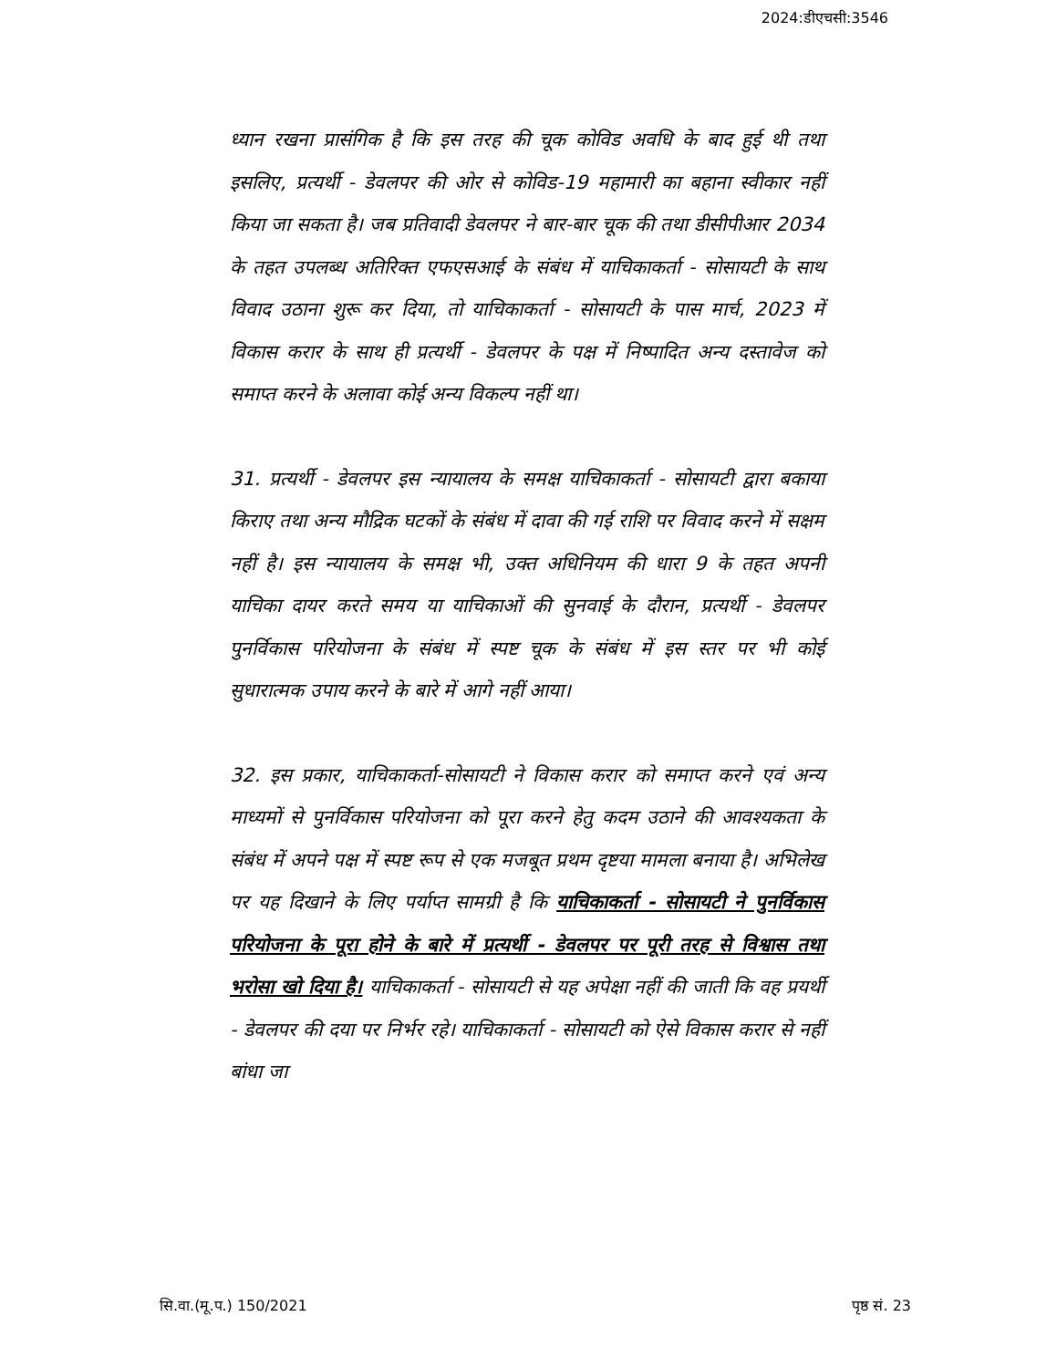2024:डीएचसी:3546
ध्यान रखना प्रासंगिक है कि इस तरह की चूक कोविड अवधि के बाद हुई थी तथा इसलिए, प्रत्यर्थी - डेवलपर की ओर से कोविड-19 महामारी का बहाना स्वीकार नहीं किया जा सकता है। जब प्रतिवादी डेवलपर ने बार-बार चूक की तथा डीसीपीआर 2034 के तहत उपलब्ध अतिरिक्त एफएसआई के संबंध में याचिकाकर्ता - सोसायटी के साथ विवाद उठाना शुरू कर दिया, तो याचिकाकर्ता - सोसायटी के पास मार्च, 2023 में विकास करार के साथ ही प्रत्यर्थी - डेवलपर के पक्ष में निष्पादित अन्य दस्तावेज को समाप्त करने के अलावा कोई अन्य विकल्प नहीं था।
31. प्रत्यर्थी - डेवलपर इस न्यायालय के समक्ष याचिकाकर्ता - सोसायटी द्वारा बकाया किराए तथा अन्य मौद्रिक घटकों के संबंध में दावा की गई राशि पर विवाद करने में सक्षम नहीं है। इस न्यायालय के समक्ष भी, उक्त अधिनियम की धारा 9 के तहत अपनी याचिका दायर करते समय या याचिकाओं की सुनवाई के दौरान, प्रत्यर्थी - डेवलपर पुनर्विकास परियोजना के संबंध में स्पष्ट चूक के संबंध में इस स्तर पर भी कोई सुधारात्मक उपाय करने के बारे में आगे नहीं आया।
32. इस प्रकार, याचिकाकर्ता-सोसायटी ने विकास करार को समाप्त करने एवं अन्य माध्यमों से पुनर्विकास परियोजना को पूरा करने हेतु कदम उठाने की आवश्यकता के संबंध में अपने पक्ष में स्पष्ट रूप से एक मजबूत प्रथम दृष्टया मामला बनाया है। अभिलेख पर यह दिखाने के लिए पर्याप्त सामग्री है कि याचिकाकर्ता - सोसायटी ने पुनर्विकास परियोजना के पूरा होने के बारे में प्रत्यर्थी - डेवलपर पर पूरी तरह से विश्वास तथा भरोसा खो दिया है। याचिकाकर्ता - सोसायटी से यह अपेक्षा नहीं की जाती कि वह प्रयर्थी - डेवलपर की दया पर निर्भर रहे। याचिकाकर्ता - सोसायटी को ऐसे विकास करार से नहीं बांधा जा
सि.वा.(मू.प.) 150/2021 पृष्ठ सं. 23